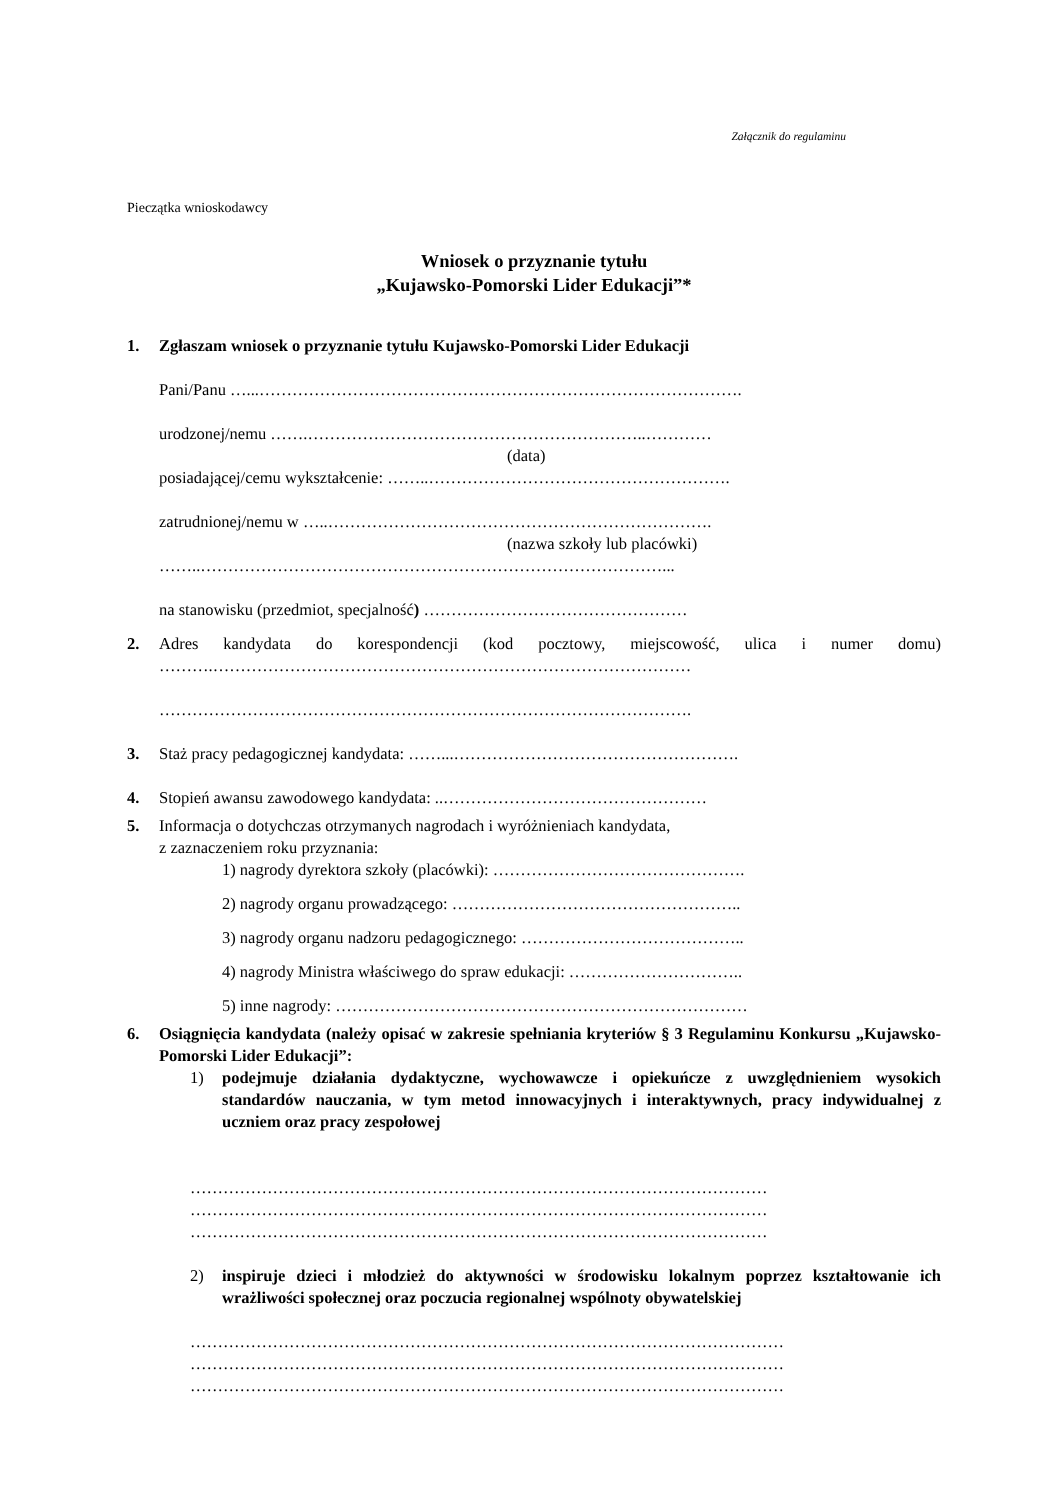Załącznik do regulaminu
Pieczątka wnioskodawcy
Wniosek o przyznanie tytułu
„Kujawsko-Pomorski Lider Edukacji”*
1. Zgłaszam wniosek o przyznanie tytułu Kujawsko-Pomorski Lider Edukacji
Pani/Panu …...…………………………………………………………………………….
urodzonej/nemu …….……………………………………………………..…………
(data)
posiadającej/cemu wykształcenie: ……..……………………………………………….
zatrudnionej/nemu w …..…………………………………………………………….
(nazwa szkoły lub placówki)
……..…………………………………………………………………………...
na stanowisku (przedmiot, specjalność) …………………………………………
2. Adres kandydata do korespondencji (kod pocztowy, miejscowość, ulica i numer domu) ……….……………………………………………………………………………
…………………………………………………………………………………….
3. Staż pracy pedagogicznej kandydata: ……...…………………………………………….
4. Stopień awansu zawodowego kandydata: ..…………………………………………
5. Informacja o dotychczas otrzymanych nagrodach i wyróżnieniach kandydata,
z zaznaczeniem roku przyznania:
1) nagrody dyrektora szkoły (placówki): ……………………………………….
2) nagrody organu prowadzącego: ……………………………………………..
3) nagrody organu nadzoru pedagogicznego: …………………………………..
4) nagrody Ministra właściwego do spraw edukacji: …………………………..
5) inne nagrody: …………………………………………………………………
6. Osiągnięcia kandydata (należy opisać w zakresie spełniania kryteriów § 3 Regulaminu Konkursu „Kujawsko-Pomorski Lider Edukacji”:
1) podejmuje działania dydaktyczne, wychowawcze i opiekuńcze z uwzględnieniem wysokich standardów nauczania, w tym metod innowacyjnych i interaktywnych, pracy indywidualnej z uczniem oraz pracy zespołowej
……………………………………………………………………………………………
……………………………………………………………………………………………
……………………………………………………………………………………………
2) inspiruje dzieci i młodzież do aktywności w środowisku lokalnym poprzez kształtowanie ich wrażliwości społecznej oraz poczucia regionalnej wspólnoty obywatelskiej
………………………………………………………………………………………………
………………………………………………………………………………………………
………………………………………………………………………………………………